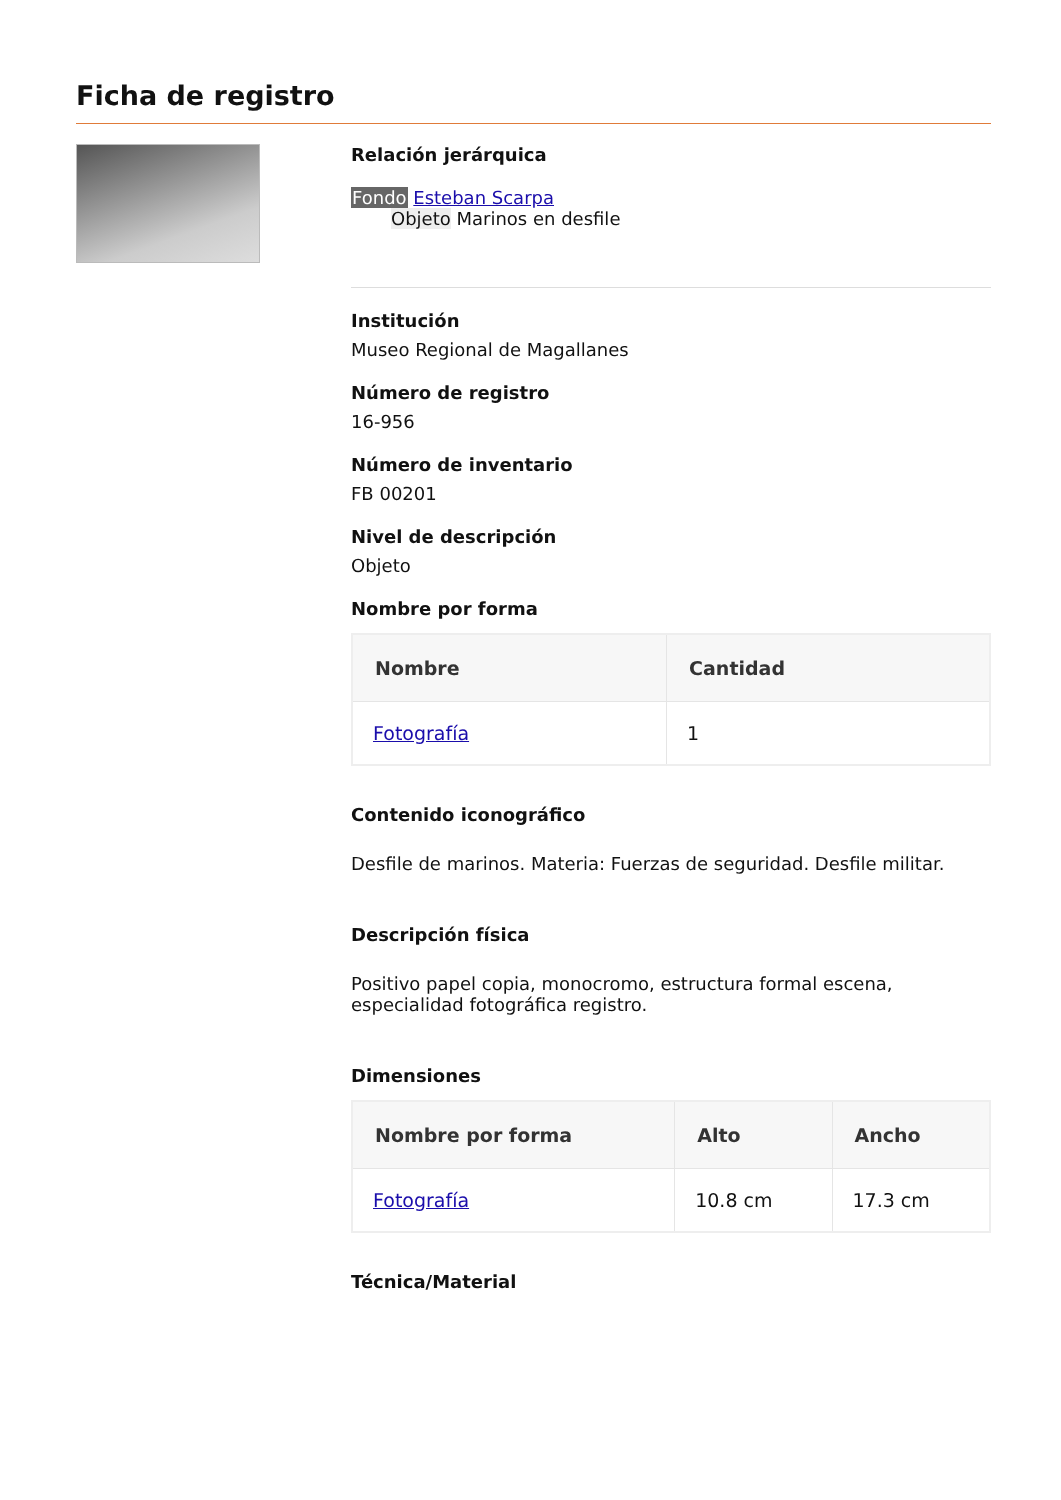Ficha de registro
Relación jerárquica
Fondo Esteban Scarpa
Objeto Marinos en desfile
Institución
Museo Regional de Magallanes
Número de registro
16-956
Número de inventario
FB 00201
Nivel de descripción
Objeto
Nombre por forma
| Nombre | Cantidad |
| --- | --- |
| Fotografía | 1 |
Contenido iconográfico
Desfile de marinos. Materia: Fuerzas de seguridad. Desfile militar.
Descripción física
Positivo papel copia, monocromo, estructura formal escena, especialidad fotográfica registro.
Dimensiones
| Nombre por forma | Alto | Ancho |
| --- | --- | --- |
| Fotografía | 10.8 cm | 17.3 cm |
Técnica/Material